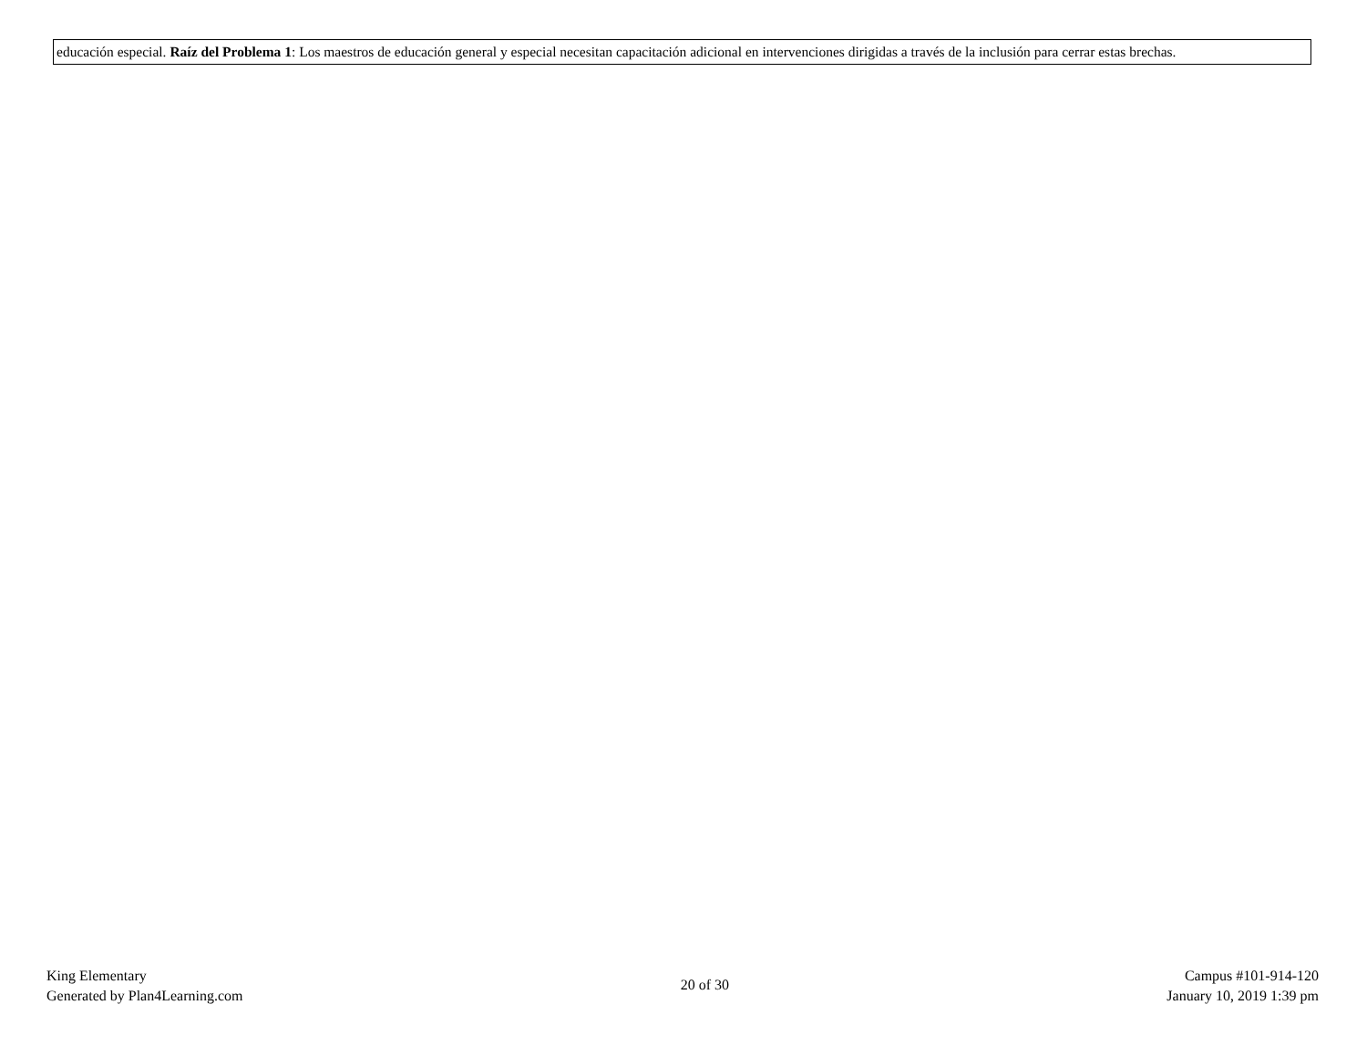| educación especial. Raíz del Problema 1 : Los maestros de educación general y especial necesitan capacitación adicional en intervenciones dirigidas a través de la inclusión para cerrar estas brechas. |
King Elementary
Generated by Plan4Learning.com
20 of 30
Campus #101-914-120
January 10, 2019 1:39 pm